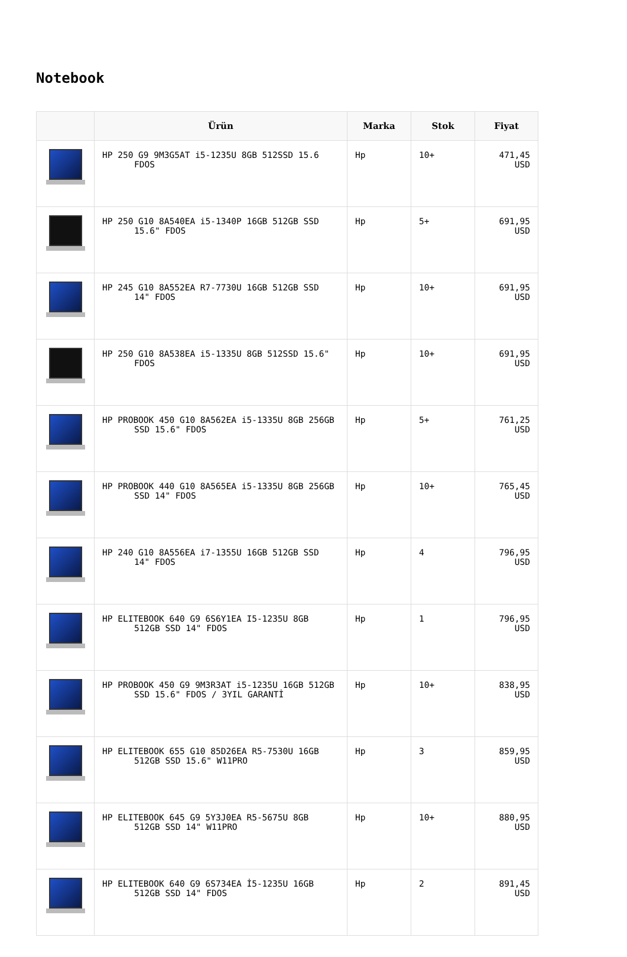Notebook
| | Ürün | Marka | Stok | Fiyat |
| --- | --- | --- | --- | --- |
| | HP 250 G9 9M3G5AT i5-1235U 8GB 512SSD 15.6 FDOS | Hp | 10+ | 471,45 USD |
| | HP 250 G10 8A540EA i5-1340P 16GB 512GB SSD 15.6" FDOS | Hp | 5+ | 691,95 USD |
| | HP 245 G10 8A552EA R7-7730U 16GB 512GB SSD 14" FDOS | Hp | 10+ | 691,95 USD |
| | HP 250 G10 8A538EA i5-1335U 8GB 512SSD 15.6" FDOS | Hp | 10+ | 691,95 USD |
| | HP PROBOOK 450 G10 8A562EA i5-1335U 8GB 256GB SSD 15.6" FDOS | Hp | 5+ | 761,25 USD |
| | HP PROBOOK 440 G10 8A565EA i5-1335U 8GB 256GB SSD 14" FDOS | Hp | 10+ | 765,45 USD |
| | HP 240 G10 8A556EA i7-1355U 16GB 512GB SSD 14" FDOS | Hp | 4 | 796,95 USD |
| | HP ELITEBOOK 640 G9 6S6Y1EA I5-1235U 8GB 512GB SSD 14" FDOS | Hp | 1 | 796,95 USD |
| | HP PROBOOK 450 G9 9M3R3AT i5-1235U 16GB 512GB SSD 15.6" FDOS / 3YIL GARANTİ | Hp | 10+ | 838,95 USD |
| | HP ELITEBOOK 655 G10 85D26EA R5-7530U 16GB 512GB SSD 15.6" W11PRO | Hp | 3 | 859,95 USD |
| | HP ELITEBOOK 645 G9 5Y3J0EA R5-5675U 8GB 512GB SSD 14" W11PRO | Hp | 10+ | 880,95 USD |
| | HP ELITEBOOK 640 G9 6S734EA İ5-1235U 16GB 512GB SSD 14" FDOS | Hp | 2 | 891,45 USD |